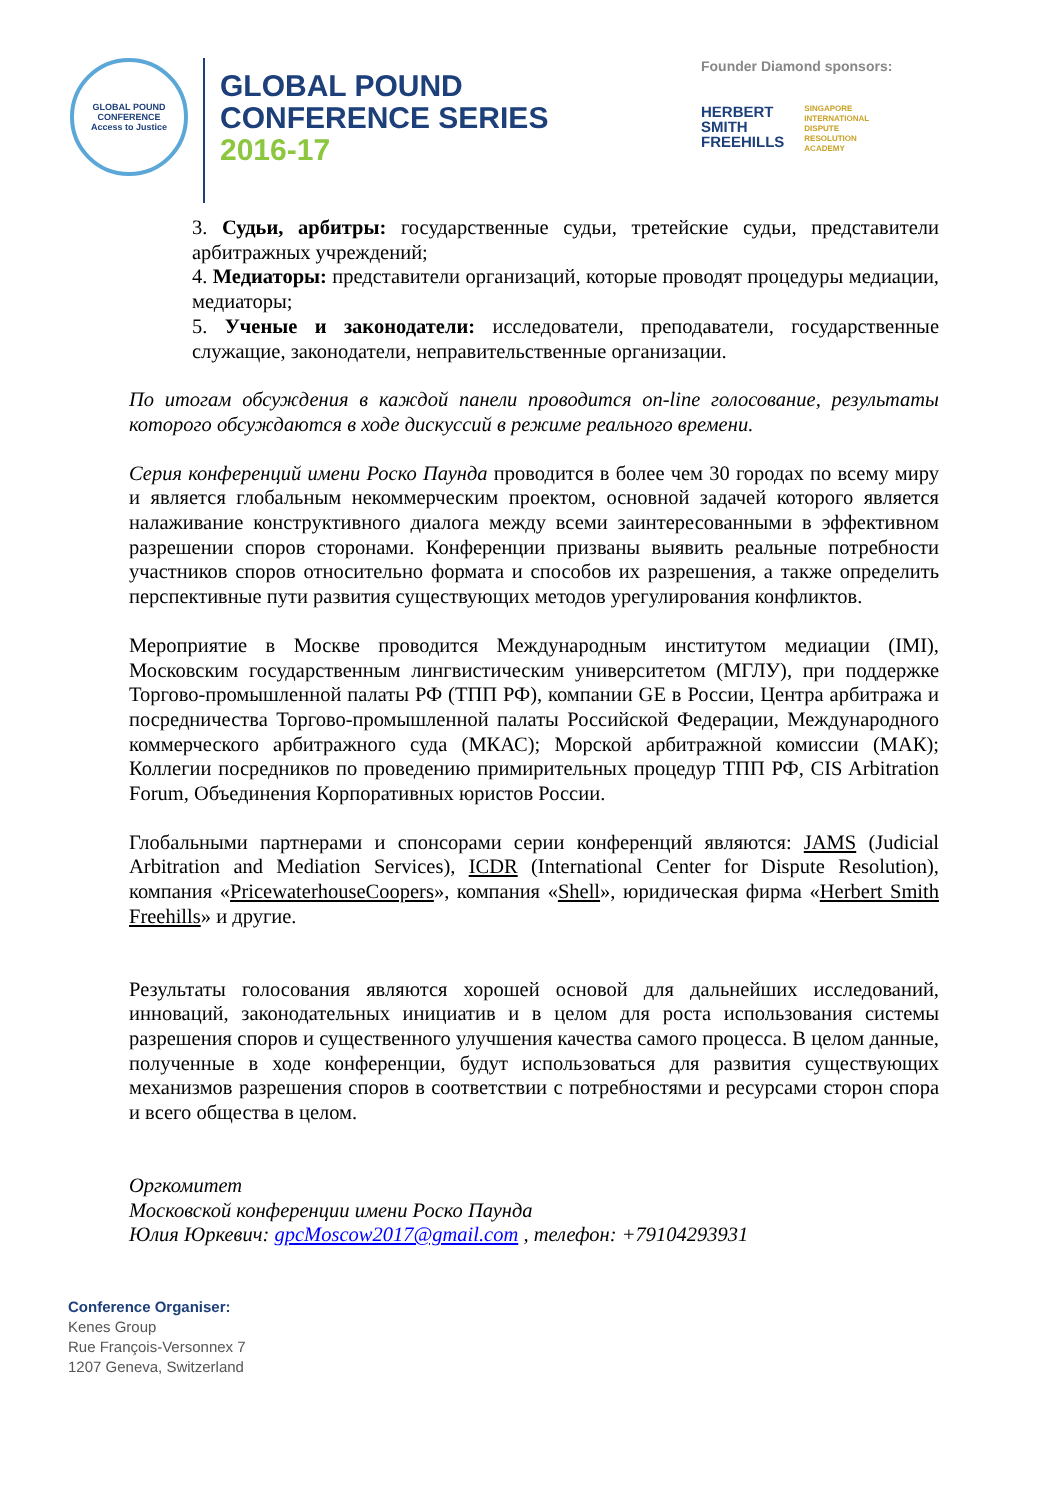GLOBAL POUND CONFERENCE
Access to Justice
GLOBAL POUND
CONFERENCE SERIES
2016-17
Founder Diamond sponsors:
HERBERT
SMITH
FREEHILLS
SINGAPORE
INTERNATIONAL
DISPUTE
RESOLUTION
ACADEMY
3. Судьи, арбитры: государственные судьи, третейские судьи, представители арбитражных учреждений;
4. Медиаторы: представители организаций, которые проводят процедуры медиации, медиаторы;
5. Ученые и законодатели: исследователи, преподаватели, государственные служащие, законодатели, неправительственные организации.
По итогам обсуждения в каждой панели проводится on-line голосование, результаты которого обсуждаются в ходе дискуссий в режиме реального времени.
Серия конференций имени Роско Паунда проводится в более чем 30 городах по всему миру и является глобальным некоммерческим проектом, основной задачей которого является налаживание конструктивного диалога между всеми заинтересованными в эффективном разрешении споров сторонами. Конференции призваны выявить реальные потребности участников споров относительно формата и способов их разрешения, а также определить перспективные пути развития существующих методов урегулирования конфликтов.
Мероприятие в Москве проводится Международным институтом медиации (IMI), Московским государственным лингвистическим университетом (МГЛУ), при поддержке Торгово-промышленной палаты РФ (ТПП РФ), компании GE в России, Центра арбитража и посредничества Торгово-промышленной палаты Российской Федерации, Международного коммерческого арбитражного суда (МКАС); Морской арбитражной комиссии (МАК); Коллегии посредников по проведению примирительных процедур ТПП РФ, CIS Arbitration Forum, Объединения Корпоративных юристов России.
Глобальными партнерами и спонсорами серии конференций являются: JAMS (Judicial Arbitration and Mediation Services), ICDR (International Center for Dispute Resolution), компания «PricewaterhouseCoopers», компания «Shell», юридическая фирма «Herbert Smith Freehills» и другие.
Результаты голосования являются хорошей основой для дальнейших исследований, инноваций, законодательных инициатив и в целом для роста использования системы разрешения споров и существенного улучшения качества самого процесса. В целом данные, полученные в ходе конференции, будут использоваться для развития существующих механизмов разрешения споров в соответствии с потребностями и ресурсами сторон спора и всего общества в целом.
Оргкомитет
Московской конференции имени Роско Паунда
Юлия Юркевич: gpcMoscow2017@gmail.com , телефон: +79104293931
Conference Organiser:
Kenes Group
Rue François-Versonnex 7
1207 Geneva, Switzerland